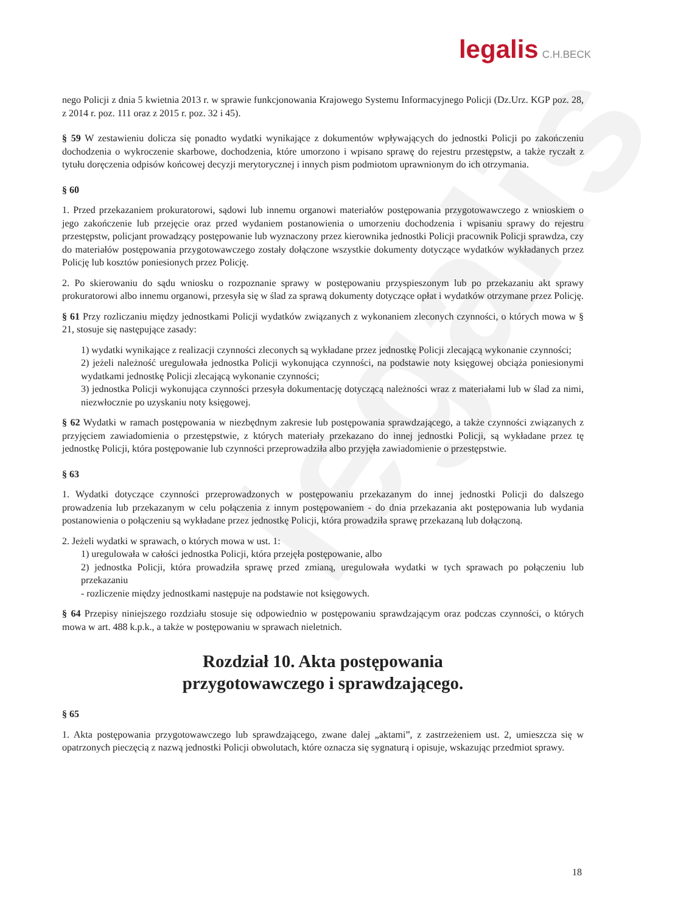legalis
legalis C.H.BECK
nego Policji z dnia 5 kwietnia 2013 r. w sprawie funkcjonowania Krajowego Systemu Informacyjnego Policji (Dz.Urz. KGP poz. 28, z 2014 r. poz. 111 oraz z 2015 r. poz. 32 i 45).
§ 59 W zestawieniu dolicza się ponadto wydatki wynikające z dokumentów wpływających do jednostki Policji po zakończeniu dochodzenia o wykroczenie skarbowe, dochodzenia, które umorzono i wpisano sprawę do rejestru przestępstw, a także ryczałt z tytułu doręczenia odpisów końcowej decyzji merytorycznej i innych pism podmiotom uprawnionym do ich otrzymania.
§ 60
1. Przed przekazaniem prokuratorowi, sądowi lub innemu organowi materiałów postępowania przygotowawczego z wnioskiem o jego zakończenie lub przejęcie oraz przed wydaniem postanowienia o umorzeniu dochodzenia i wpisaniu sprawy do rejestru przestępstw, policjant prowadzący postępowanie lub wyznaczony przez kierownika jednostki Policji pracownik Policji sprawdza, czy do materiałów postępowania przygotowawczego zostały dołączone wszystkie dokumenty dotyczące wydatków wykładanych przez Policję lub kosztów poniesionych przez Policję.
2. Po skierowaniu do sądu wniosku o rozpoznanie sprawy w postępowaniu przyspieszonym lub po przekazaniu akt sprawy prokuratorowi albo innemu organowi, przesyła się w ślad za sprawą dokumenty dotyczące opłat i wydatków otrzymane przez Policję.
§ 61 Przy rozliczaniu między jednostkami Policji wydatków związanych z wykonaniem zleconych czynności, o których mowa w § 21, stosuje się następujące zasady:
1) wydatki wynikające z realizacji czynności zleconych są wykładane przez jednostkę Policji zlecającą wykonanie czynności;
2) jeżeli należność uregulowała jednostka Policji wykonująca czynności, na podstawie noty księgowej obciąża poniesionymi wydatkami jednostkę Policji zlecającą wykonanie czynności;
3) jednostka Policji wykonująca czynności przesyła dokumentację dotyczącą należności wraz z materiałami lub w ślad za nimi, niezwłocznie po uzyskaniu noty księgowej.
§ 62 Wydatki w ramach postępowania w niezbędnym zakresie lub postępowania sprawdzającego, a także czynności związanych z przyjęciem zawiadomienia o przestępstwie, z których materiały przekazano do innej jednostki Policji, są wykładane przez tę jednostkę Policji, która postępowanie lub czynności przeprowadziła albo przyjęła zawiadomienie o przestępstwie.
§ 63
1. Wydatki dotyczące czynności przeprowadzonych w postępowaniu przekazanym do innej jednostki Policji do dalszego prowadzenia lub przekazanym w celu połączenia z innym postępowaniem - do dnia przekazania akt postępowania lub wydania postanowienia o połączeniu są wykładane przez jednostkę Policji, która prowadziła sprawę przekazaną lub dołączoną.
2. Jeżeli wydatki w sprawach, o których mowa w ust. 1:
1) uregulowała w całości jednostka Policji, która przejęła postępowanie, albo
2) jednostka Policji, która prowadziła sprawę przed zmianą, uregulowała wydatki w tych sprawach po połączeniu lub przekazaniu
- rozliczenie między jednostkami następuje na podstawie not księgowych.
§ 64 Przepisy niniejszego rozdziału stosuje się odpowiednio w postępowaniu sprawdzającym oraz podczas czynności, o których mowa w art. 488 k.p.k., a także w postępowaniu w sprawach nieletnich.
Rozdział 10. Akta postępowania
przygotowawczego i sprawdzającego.
§ 65
1. Akta postępowania przygotowawczego lub sprawdzającego, zwane dalej „aktami”, z zastrzeżeniem ust. 2, umieszcza się w opatrzonych pieczęcią z nazwą jednostki Policji obwolutach, które oznacza się sygnaturą i opisuje, wskazując przedmiot sprawy.
18